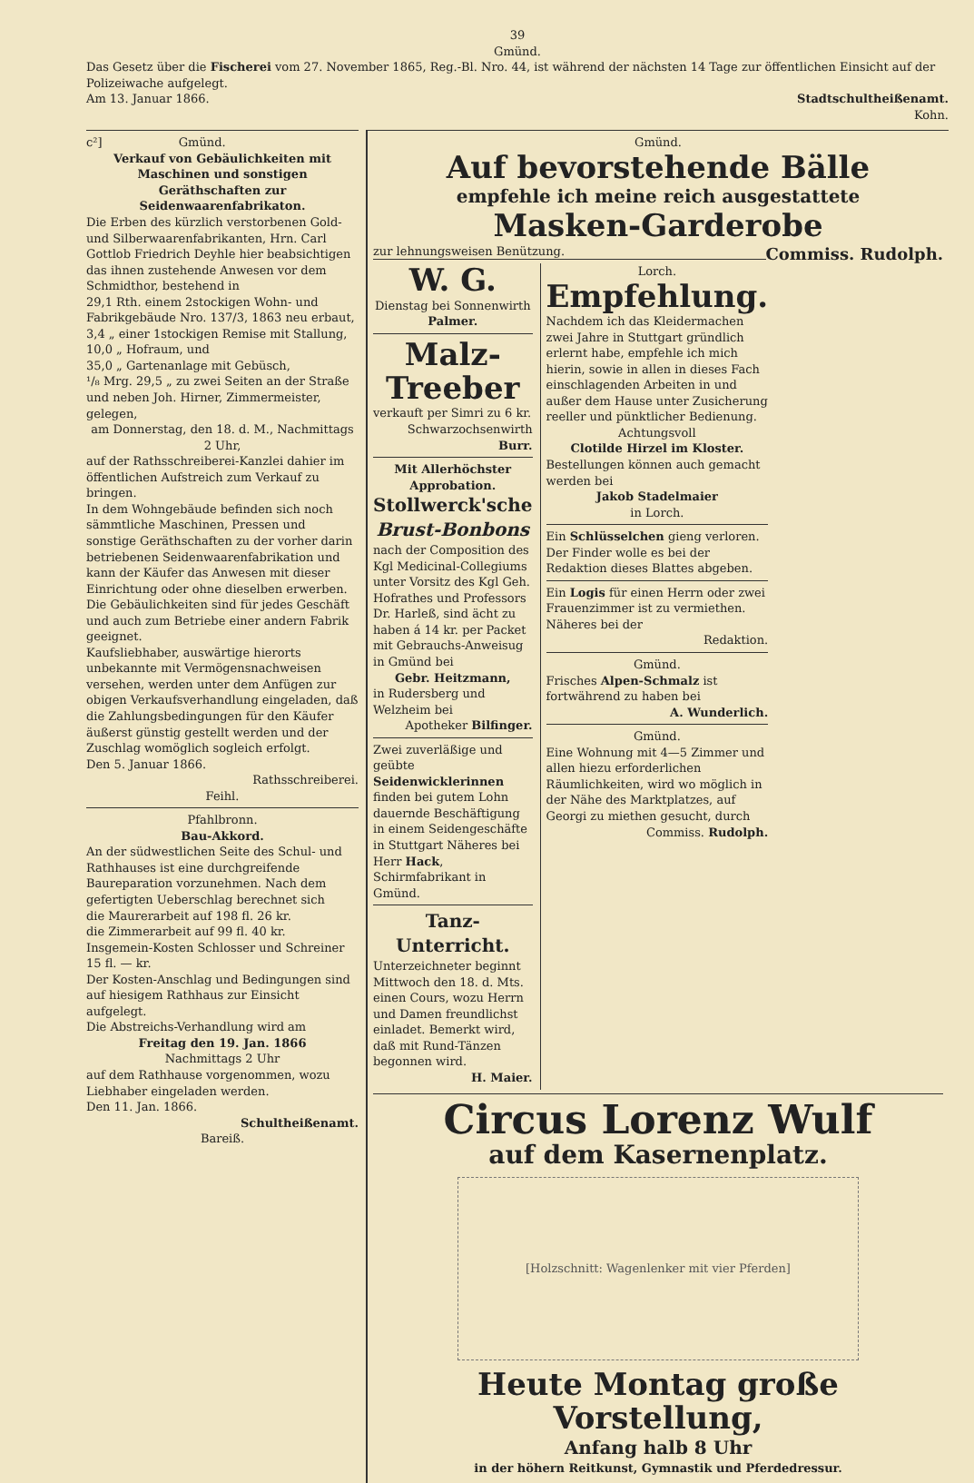39
Gmünd.
Das Gesetz über die Fischerei vom 27. November 1865, Reg.-Bl. Nro. 44, ist während der nächsten 14 Tage zur öffentlichen Einsicht auf der Polizeiwache aufgelegt.
Am 13. Januar 1866. Stadtschultheißenamt.
Kohn.
c²] Gmünd.
Verkauf von Gebäulichkeiten mit Maschinen und sonstigen Geräthschaften zur Seidenwaarenfabrikaton.
Die Erben des kürzlich verstorbenen Gold- und Silberwaarenfabrikanten, Hrn. Carl Gottlob Friedrich Deyhle hier beabsichtigen das ihnen zustehende Anwesen vor dem Schmidthor, bestehend in
29,1 Rth. einem 2stockigen Wohn- und Fabrikgebäude Nro. 137/3, 1863 neu erbaut,
3,4 „ einer 1stockigen Remise mit Stallung,
10,0 „ Hofraum, und
35,0 „ Gartenanlage mit Gebüsch,
¹/₈ Mrg. 29,5 „ zu zwei Seiten an der Straße und neben Joh. Hirner, Zimmermeister, gelegen,
am Donnerstag, den 18. d. M., Nachmittags 2 Uhr,
auf der Rathsschreiberei-Kanzlei dahier im öffentlichen Aufstreich zum Verkauf zu bringen.
In dem Wohngebäude befinden sich noch sämmtliche Maschinen, Pressen und sonstige Geräthschaften zu der vorher darin betriebenen Seidenwaarenfabrikation und kann der Käufer das Anwesen mit dieser Einrichtung oder ohne dieselben erwerben.
Die Gebäulichkeiten sind für jedes Geschäft und auch zum Betriebe einer andern Fabrik geeignet.
Kaufsliebhaber, auswärtige hierorts unbekannte mit Vermögensnachweisen versehen, werden unter dem Anfügen zur obigen Verkaufsverhandlung eingeladen, daß die Zahlungsbedingungen für den Käufer äußerst günstig gestellt werden und der Zuschlag womöglich sogleich erfolgt.
Den 5. Januar 1866.
Rathsschreiberei.
Feihl.
Pfahlbronn.
Bau-Akkord.
An der südwestlichen Seite des Schul- und Rathhauses ist eine durchgreifende Baureparation vorzunehmen. Nach dem gefertigten Ueberschlag berechnet sich
die Maurerarbeit auf 198 fl. 26 kr.
die Zimmerarbeit auf 99 fl. 40 kr.
Insgemein-Kosten Schlosser und Schreiner 15 fl. — kr.
Der Kosten-Anschlag und Bedingungen sind auf hiesigem Rathhaus zur Einsicht aufgelegt.
Die Abstreichs-Verhandlung wird am
Freitag den 19. Jan. 1866
Nachmittags 2 Uhr
auf dem Rathhause vorgenommen, wozu Liebhaber eingeladen werden.
Den 11. Jan. 1866.
Schultheißenamt.
Bareiß.
Gmünd.
Auf bevorstehende Bälle
empfehle ich meine reich ausgestattete
Masken-Garderobe
zur lehnungsweisen Benützung. Commiss. Rudolph.
W. G.
Dienstag bei Sonnenwirth Palmer.
Malz-Treeber
verkauft per Simri zu 6 kr.
Schwarzochsenwirth Burr.
Mit Allerhöchster Approbation.
Stollwerck'sche
Brust-Bonbons
nach der Composition des Kgl Medicinal-Collegiums unter Vorsitz des Kgl Geh. Hofrathes und Professors Dr. Harleß, sind ächt zu haben á 14 kr. per Packet mit Gebrauchs-Anweisug in Gmünd bei
Gebr. Heitzmann,
in Rudersberg und Welzheim bei
Apotheker Bilfinger.
Zwei zuverläßige und geübte Seidenwicklerinnen finden bei gutem Lohn dauernde Beschäftigung in einem Seidengeschäfte in Stuttgart Näheres bei Herr Hack, Schirmfabrikant in Gmünd.
Tanz-Unterricht.
Unterzeichneter beginnt Mittwoch den 18. d. Mts. einen Cours, wozu Herrn und Damen freundlichst einladet. Bemerkt wird, daß mit Rund-Tänzen begonnen wird.
H. Maier.
Lorch.
Empfehlung.
Nachdem ich das Kleidermachen zwei Jahre in Stuttgart gründlich erlernt habe, empfehle ich mich hierin, sowie in allen in dieses Fach einschlagenden Arbeiten in und außer dem Hause unter Zusicherung reeller und pünktlicher Bedienung.
Achtungsvoll
Clotilde Hirzel im Kloster.
Bestellungen können auch gemacht werden bei
Jakob Stadelmaier
in Lorch.
Ein Schlüsselchen gieng verloren. Der Finder wolle es bei der Redaktion dieses Blattes abgeben.
Ein Logis für einen Herrn oder zwei Frauenzimmer ist zu vermiethen. Näheres bei der
Redaktion.
Gmünd.
Frisches Alpen-Schmalz ist fortwährend zu haben bei
A. Wunderlich.
Gmünd.
Eine Wohnung mit 4—5 Zimmer und allen hiezu erforderlichen Räumlichkeiten, wird wo möglich in der Nähe des Marktplatzes, auf Georgi zu miethen gesucht, durch
Commiss. Rudolph.
Circus Lorenz Wulf
auf dem Kasernenplatz.
[Holzschnitt: Wagenlenker mit vier Pferden]
Heute Montag große Vorstellung,
Anfang halb 8 Uhr
in der höhern Reitkunst, Gymnastik und Pferdedressur.